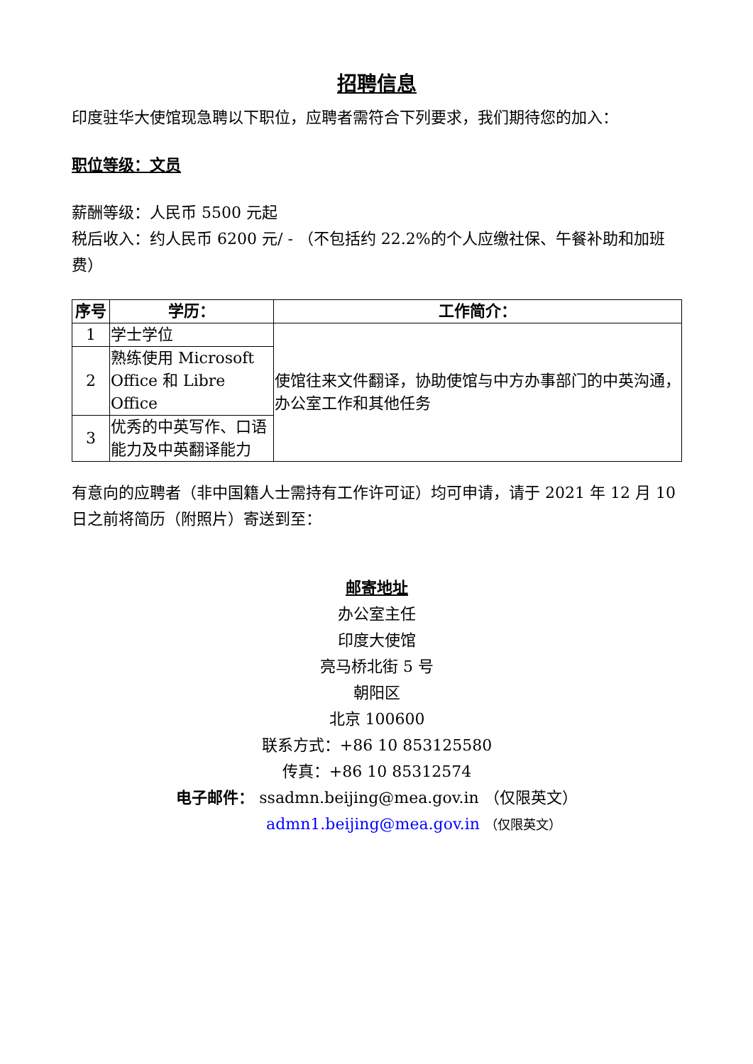招聘信息
印度驻华大使馆现急聘以下职位，应聘者需符合下列要求，我们期待您的加入：
职位等级：文员
薪酬等级：人民币 5500 元起
税后收入：约人民币 6200 元/ - （不包括约 22.2%的个人应缴社保、午餐补助和加班费）
| 序号 | 学历： | 工作简介： |
| --- | --- | --- |
| 1 | 学士学位 | 使馆往来文件翻译，协助使馆与中方办事部门的中英沟通，办公室工作和其他任务 |
| 2 | 熟练使用 Microsoft Office 和 Libre Office | |
| 3 | 优秀的中英写作、口语能力及中英翻译能力 | |
有意向的应聘者（非中国籍人士需持有工作许可证）均可申请，请于 2021 年 12 月 10 日之前将简历（附照片）寄送到至：
邮寄地址
办公室主任
印度大使馆
亮马桥北街 5 号
朝阳区
北京 100600
联系方式：+86 10 853125580
传真：+86 10 85312574
电子邮件： ssadmn.beijing@mea.gov.in （仅限英文）
admn1.beijing@mea.gov.in （仅限英文）